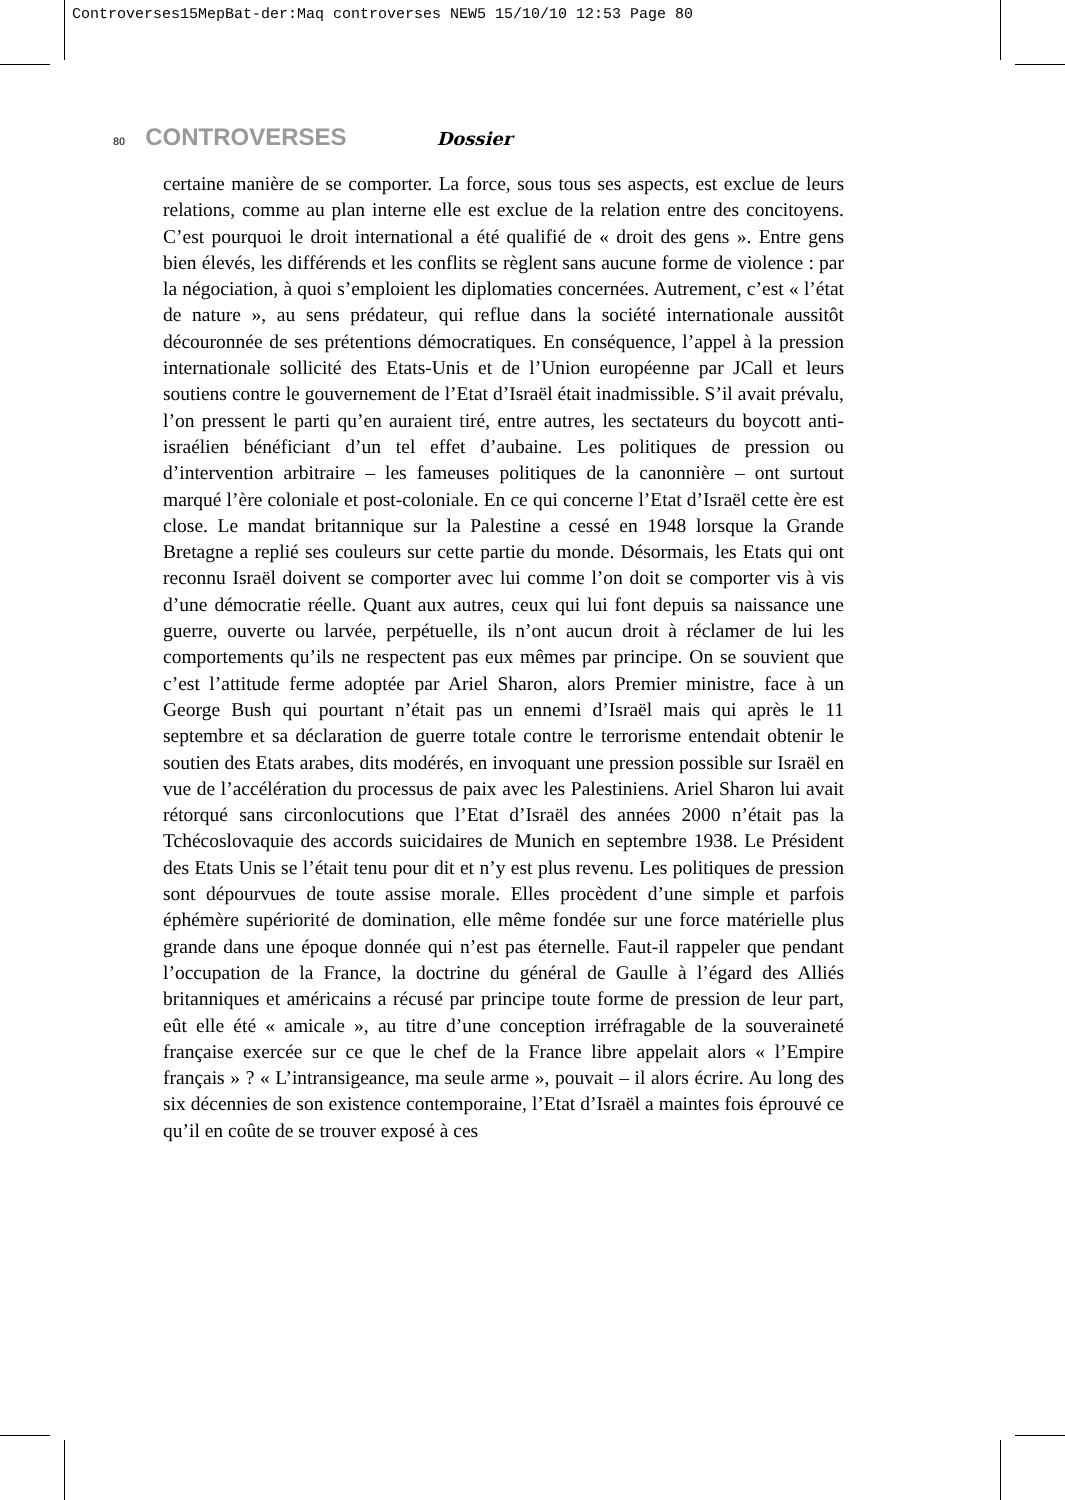Controverses15MepBat-der:Maq controverses NEW5 15/10/10 12:53 Page 80
80 CONTROVERSES Dossier
certaine manière de se comporter. La force, sous tous ses aspects, est exclue de leurs relations, comme au plan interne elle est exclue de la relation entre des concitoyens. C’est pourquoi le droit international a été qualifié de « droit des gens ». Entre gens bien élevés, les différends et les conflits se règlent sans aucune forme de violence : par la négociation, à quoi s’emploient les diplomaties concernées. Autrement, c’est « l’état de nature », au sens prédateur, qui reflue dans la société internationale aussitôt découronnée de ses prétentions démocratiques. En conséquence, l’appel à la pression internationale sollicité des Etats-Unis et de l’Union européenne par JCall et leurs soutiens contre le gouvernement de l’Etat d’Israël était inadmissible. S’il avait prévalu, l’on pressent le parti qu’en auraient tiré, entre autres, les sectateurs du boycott anti-israélien bénéficiant d’un tel effet d’aubaine. Les politiques de pression ou d’intervention arbitraire – les fameuses politiques de la canonnière – ont surtout marqué l’ère coloniale et post-coloniale. En ce qui concerne l’Etat d’Israël cette ère est close. Le mandat britannique sur la Palestine a cessé en 1948 lorsque la Grande Bretagne a replié ses couleurs sur cette partie du monde. Désormais, les Etats qui ont reconnu Israël doivent se comporter avec lui comme l’on doit se comporter vis à vis d’une démocratie réelle. Quant aux autres, ceux qui lui font depuis sa naissance une guerre, ouverte ou larvée, perpétuelle, ils n’ont aucun droit à réclamer de lui les comportements qu’ils ne respectent pas eux mêmes par principe. On se souvient que c’est l’attitude ferme adoptée par Ariel Sharon, alors Premier ministre, face à un George Bush qui pourtant n’était pas un ennemi d’Israël mais qui après le 11 septembre et sa déclaration de guerre totale contre le terrorisme entendait obtenir le soutien des Etats arabes, dits modérés, en invoquant une pression possible sur Israël en vue de l’accélération du processus de paix avec les Palestiniens. Ariel Sharon lui avait rétorqué sans circonlocutions que l’Etat d’Israël des années 2000 n’était pas la Tchécoslovaquie des accords suicidaires de Munich en septembre 1938. Le Président des Etats Unis se l’était tenu pour dit et n’y est plus revenu. Les politiques de pression sont dépourvues de toute assise morale. Elles procèdent d’une simple et parfois éphémère supériorité de domination, elle même fondée sur une force matérielle plus grande dans une époque donnée qui n’est pas éternelle. Faut-il rappeler que pendant l’occupation de la France, la doctrine du général de Gaulle à l’égard des Alliés britanniques et américains a récusé par principe toute forme de pression de leur part, eût elle été « amicale », au titre d’une conception irréfragable de la souveraineté française exercée sur ce que le chef de la France libre appelait alors « l’Empire français » ? « L’intransigeance, ma seule arme », pouvait – il alors écrire. Au long des six décennies de son existence contemporaine, l’Etat d’Israël a maintes fois éprouvé ce qu’il en coûte de se trouver exposé à ces